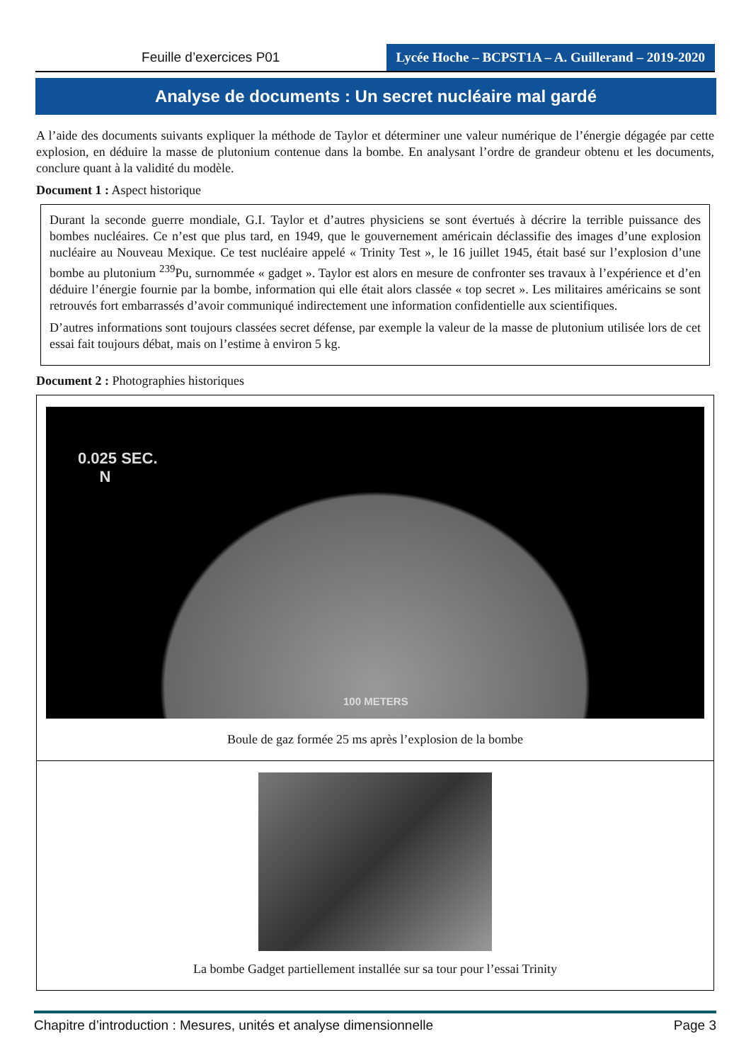Feuille d’exercices P01 Lycée Hoche – BCPST1A – A. Guillerand – 2019-2020
Analyse de documents : Un secret nucléaire mal gardé
A l’aide des documents suivants expliquer la méthode de Taylor et déterminer une valeur numérique de l’énergie dégagée par cette explosion, en déduire la masse de plutonium contenue dans la bombe. En analysant l’ordre de grandeur obtenu et les documents, conclure quant à la validité du modèle.
Document 1 : Aspect historique
Durant la seconde guerre mondiale, G.I. Taylor et d’autres physiciens se sont évertués à décrire la terrible puissance des bombes nucléaires. Ce n’est que plus tard, en 1949, que le gouvernement américain déclassifie des images d’une explosion nucléaire au Nouveau Mexique. Ce test nucléaire appelé « Trinity Test », le 16 juillet 1945, était basé sur l’explosion d’une bombe au plutonium <sup>239</sup>Pu, surnommée « gadget ». Taylor est alors en mesure de confronter ses travaux à l’expérience et d’en déduire l’énergie fournie par la bombe, information qui elle était alors classée « top secret ». Les militaires américains se sont retrouvés fort embarrassés d’avoir communiqué indirectement une information confidentielle aux scientifiques.
D’autres informations sont toujours classées secret défense, par exemple la valeur de la masse de plutonium utilisée lors de cet essai fait toujours débat, mais on l’estime à environ 5 kg.
Document 2 : Photographies historiques
0.025 SEC.
N
100 METERS
Boule de gaz formée 25 ms après l’explosion de la bombe
La bombe Gadget partiellement installée sur sa tour pour l’essai Trinity
Chapitre d’introduction : Mesures, unités et analyse dimensionnelle Page 3